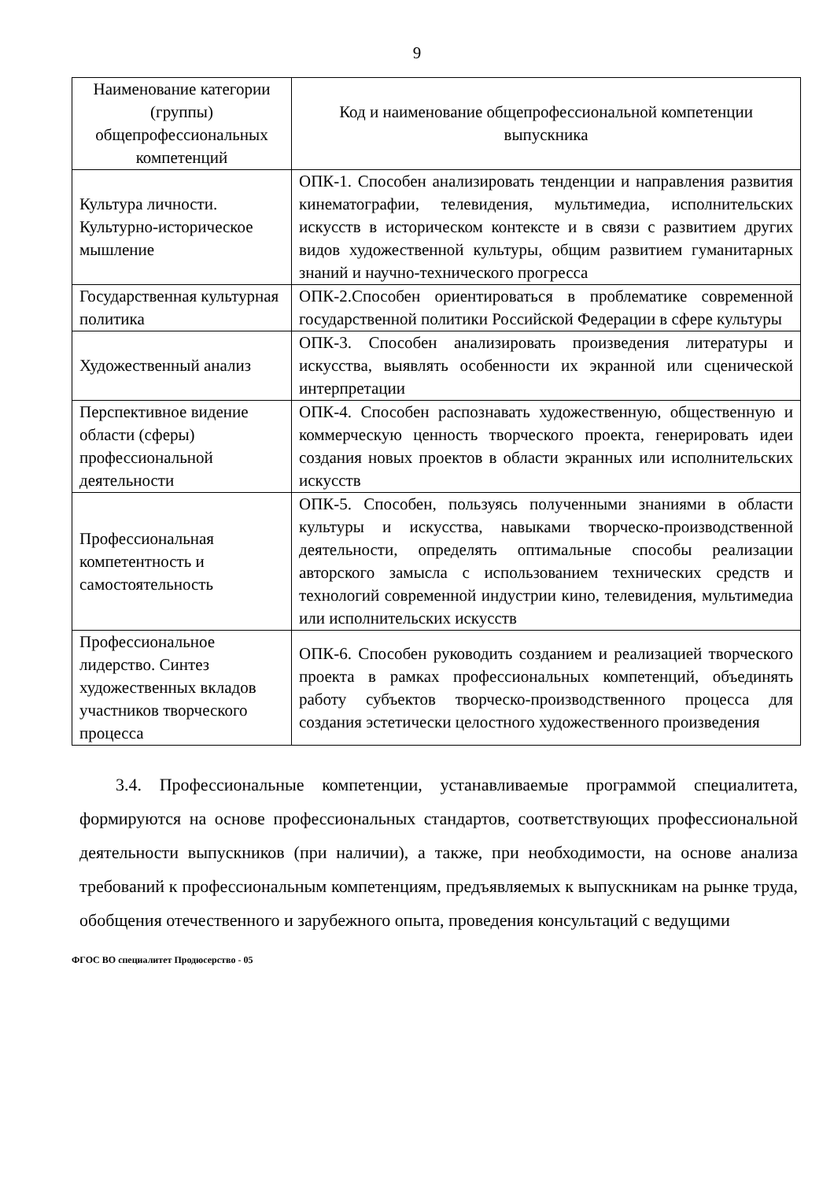9
| Наименование категории (группы) общепрофессиональных компетенций | Код и наименование общепрофессиональной компетенции выпускника |
| --- | --- |
| Культура личности. Культурно-историческое мышление | ОПК-1. Способен анализировать тенденции и направления развития кинематографии, телевидения, мультимедиа, исполнительских искусств в историческом контексте и в связи с развитием других видов художественной культуры, общим развитием гуманитарных знаний и научно-технического прогресса |
| Государственная культурная политика | ОПК-2.Способен ориентироваться в проблематике современной государственной политики Российской Федерации в сфере культуры |
| Художественный анализ | ОПК-3. Способен анализировать произведения литературы и искусства, выявлять особенности их экранной или сценической интерпретации |
| Перспективное видение области (сферы) профессиональной деятельности | ОПК-4. Способен распознавать художественную, общественную и коммерческую ценность творческого проекта, генерировать идеи создания новых проектов в области экранных или исполнительских искусств |
| Профессиональная компетентность и самостоятельность | ОПК-5. Способен, пользуясь полученными знаниями в области культуры и искусства, навыками творческо-производственной деятельности, определять оптимальные способы реализации авторского замысла с использованием технических средств и технологий современной индустрии кино, телевидения, мультимедиа или исполнительских искусств |
| Профессиональное лидерство. Синтез художественных вкладов участников творческого процесса | ОПК-6. Способен руководить созданием и реализацией творческого проекта в рамках профессиональных компетенций, объединять работу субъектов творческо-производственного процесса для создания эстетически целостного художественного произведения |
3.4. Профессиональные компетенции, устанавливаемые программой специалитета, формируются на основе профессиональных стандартов, соответствующих профессиональной деятельности выпускников (при наличии), а также, при необходимости, на основе анализа требований к профессиональным компетенциям, предъявляемых к выпускникам на рынке труда, обобщения отечественного и зарубежного опыта, проведения консультаций с ведущими
ФГОС ВО специалитет Продюсерство - 05